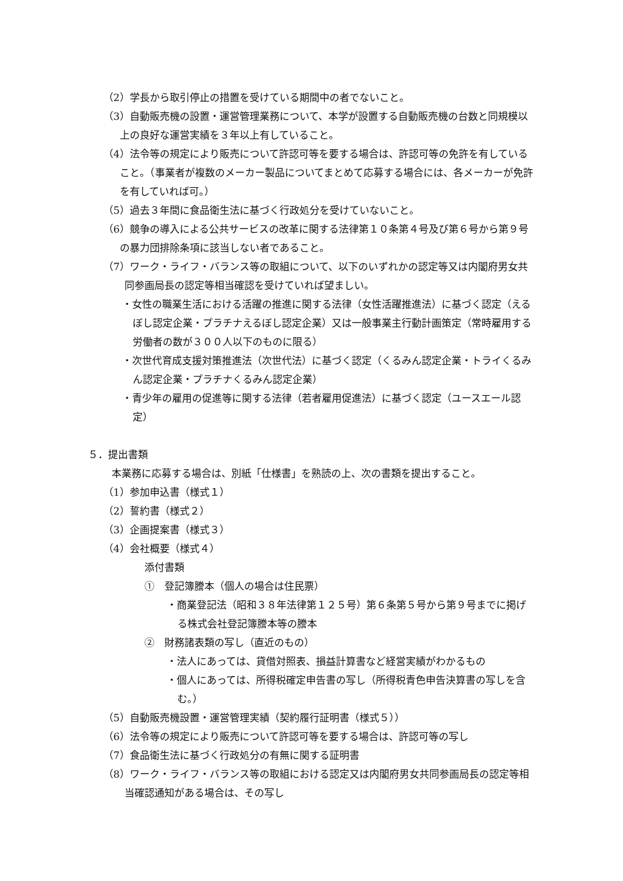（2）学長から取引停止の措置を受けている期間中の者でないこと。
（3）自動販売機の設置・運営管理業務について、本学が設置する自動販売機の台数と同規模以上の良好な運営実績を３年以上有していること。
（4）法令等の規定により販売について許認可等を要する場合は、許認可等の免許を有していること。（事業者が複数のメーカー製品についてまとめて応募する場合には、各メーカーが免許を有していれば可。）
（5）過去３年間に食品衛生法に基づく行政処分を受けていないこと。
（6）競争の導入による公共サービスの改革に関する法律第１０条第４号及び第６号から第９号の暴力団排除条項に該当しない者であること。
（7）ワーク・ライフ・バランス等の取組について、以下のいずれかの認定等又は内閣府男女共同参画局長の認定等相当確認を受けていれば望ましい。
・女性の職業生活における活躍の推進に関する法律（女性活躍推進法）に基づく認定（えるぼし認定企業・プラチナえるぼし認定企業）又は一般事業主行動計画策定（常時雇用する労働者の数が３００人以下のものに限る）
・次世代育成支援対策推進法（次世代法）に基づく認定（くるみん認定企業・トライくるみん認定企業・プラチナくるみん認定企業）
・青少年の雇用の促進等に関する法律（若者雇用促進法）に基づく認定（ユースエール認定）
５．提出書類
本業務に応募する場合は、別紙「仕様書」を熟読の上、次の書類を提出すること。
（1）参加申込書（様式１）
（2）誓約書（様式２）
（3）企画提案書（様式３）
（4）会社概要（様式４）
添付書類
①　登記簿謄本（個人の場合は住民票）
・商業登記法（昭和３８年法律第１２５号）第６条第５号から第９号までに掲げる株式会社登記簿謄本等の謄本
②　財務諸表類の写し（直近のもの）
・法人にあっては、貸借対照表、損益計算書など経営実績がわかるもの
・個人にあっては、所得税確定申告書の写し（所得税青色申告決算書の写しを含む。）
（5）自動販売機設置・運営管理実績（契約履行証明書（様式５））
（6）法令等の規定により販売について許認可等を要する場合は、許認可等の写し
（7）食品衛生法に基づく行政処分の有無に関する証明書
（8）ワーク・ライフ・バランス等の取組における認定又は内閣府男女共同参画局長の認定等相当確認通知がある場合は、その写し